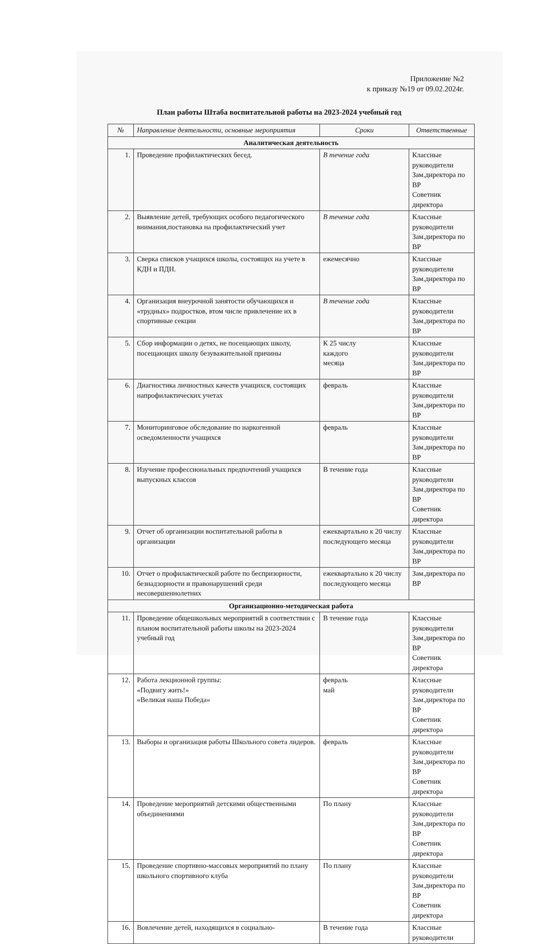Приложение №2
к приказу №19 от 09.02.2024г.
План работы Штаба воспитательной работы на 2023-2024 учебный год
| № | Направление деятельности, основные мероприятия | Сроки | Ответственные |
| --- | --- | --- | --- |
| Аналитическая деятельность | | | |
| 1. | Проведение профилактических бесед. | В течение года | Классные руководители Зам.директора по ВР Советник директора |
| 2. | Выявление детей, требующих особого педагогического внимания,постановка на профилактический учет | В течение года | Классные руководители Зам.директора по ВР |
| 3. | Сверка списков учащихся школы, состоящих на учете в КДН и ПДН. | ежемесячно | Классные руководители Зам.директора по ВР |
| 4. | Организация внеурочной занятости обучающихся и «трудных» подростков, втом числе привлечение их в спортивные секции | В течение года | Классные руководители Зам.директора по ВР |
| 5. | Сбор информации о детях, не посещающих школу, посещающих школу безуважительной причины | К 25 числу каждого месяца | Классные руководители Зам.директора по ВР |
| 6. | Диагностика личностных качеств учащихся, состоящих напрофилактических учетах | февраль | Классные руководители Зам.директора по ВР |
| 7. | Мониторинговое обследование по наркогенной осведомленности учащихся | февраль | Классные руководители Зам.директора по ВР |
| 8. | Изучение профессиональных предпочтений учащихся выпускных классов | В течение года | Классные руководители Зам.директора по ВР Советник директора |
| 9. | Отчет об организации воспитательной работы в организации | ежеквартально к 20 числу последующего месяца | Классные руководители Зам.директора по ВР |
| 10. | Отчет о профилактической работе по беспризорности, безнадзорности и правонарушений среди несовершеннолетних | ежеквартально к 20 числу последующего месяца | Зам.директора по ВР |
| Организационно-методическая работа | | | |
| 11. | Проведение общешкольных мероприятий в соответствии с планом воспитательной работы школы на 2023-2024 учебный год | В течение года | Классные руководители Зам.директора по ВР Советник директора |
| 12. | Работа лекционной группы: «Подвигу жить!» «Великая наша Победа» | февраль май | Классные руководители Зам.директора по ВР Советник директора |
| 13. | Выборы и организация работы Школьного совета лидеров. | февраль | Классные руководители Зам.директора по ВР Советник директора |
| 14. | Проведение мероприятий детскими общественными объединениями | По плану | Классные руководители Зам.директора по ВР Советник директора |
| 15. | Проведение спортивно-массовых мероприятий по плану школьного спортивного клуба | По плану | Классные руководители Зам.директора по ВР Советник директора |
| 16. | Вовлечение детей, находящихся в социально- | В течение года | Классные руководители |